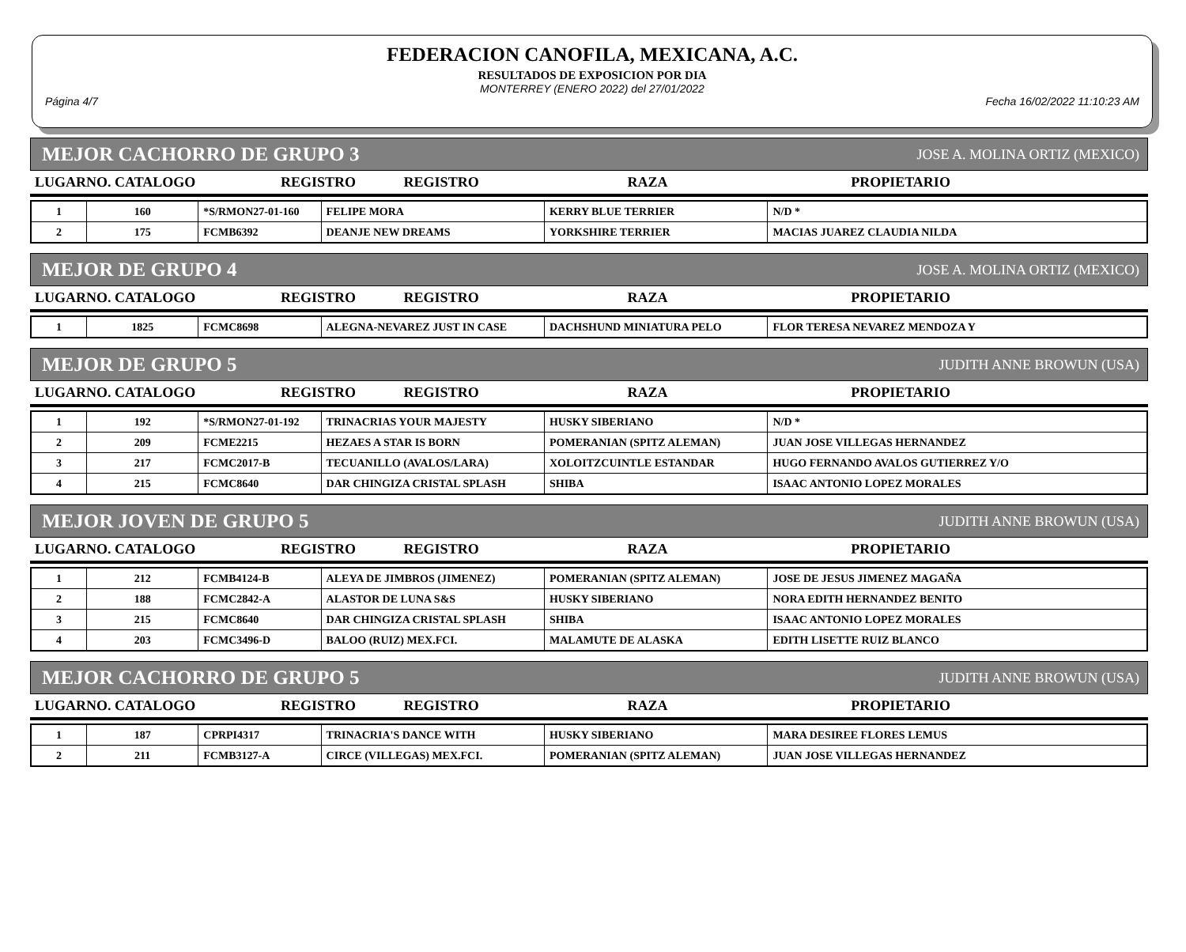FEDERACION CANOFILA, MEXICANA, A.C.
RESULTADOS DE EXPOSICION POR DIA
MONTERREY (ENERO 2022) del 27/01/2022
Página 4/7 Fecha 16/02/2022 11:10:23 AM
MEJOR CACHORRO DE GRUPO 3 JOSE A. MOLINA ORTIZ (MEXICO)
| LUGARNO. CATALOGO | REGISTRO | REGISTRO | RAZA | PROPIETARIO |
| --- | --- | --- | --- | --- |
| 1 | 160 | *S/RMON27-01-160 | FELIPE MORA | KERRY BLUE TERRIER | N/D * |
| 2 | 175 | FCMB6392 | DEANJE NEW DREAMS | YORKSHIRE TERRIER | MACIAS JUAREZ CLAUDIA NILDA |
MEJOR DE GRUPO 4 JOSE A. MOLINA ORTIZ (MEXICO)
| LUGARNO. CATALOGO | REGISTRO | REGISTRO | RAZA | PROPIETARIO |
| --- | --- | --- | --- | --- |
| 1 | 1825 | FCMC8698 | ALEGNA-NEVAREZ JUST IN CASE | DACHSHUND MINIATURA PELO | FLOR TERESA NEVAREZ MENDOZA Y |
MEJOR DE GRUPO 5 JUDITH ANNE BROWUN (USA)
| LUGARNO. CATALOGO | REGISTRO | REGISTRO | RAZA | PROPIETARIO |
| --- | --- | --- | --- | --- |
| 1 | 192 | *S/RMON27-01-192 | TRINACRIAS YOUR MAJESTY | HUSKY SIBERIANO | N/D * |
| 2 | 209 | FCME2215 | HEZAES A STAR IS BORN | POMERANIAN (SPITZ ALEMAN) | JUAN JOSE VILLEGAS HERNANDEZ |
| 3 | 217 | FCMC2017-B | TECUANILLO (AVALOS/LARA) | XOLOITZCUINTLE ESTANDAR | HUGO FERNANDO AVALOS GUTIERREZ Y/O |
| 4 | 215 | FCMC8640 | DAR CHINGIZA CRISTAL SPLASH | SHIBA | ISAAC ANTONIO LOPEZ MORALES |
MEJOR JOVEN DE GRUPO 5 JUDITH ANNE BROWUN (USA)
| LUGARNO. CATALOGO | REGISTRO | REGISTRO | RAZA | PROPIETARIO |
| --- | --- | --- | --- | --- |
| 1 | 212 | FCMB4124-B | ALEYA DE JIMBROS (JIMENEZ) | POMERANIAN (SPITZ ALEMAN) | JOSE DE JESUS JIMENEZ MAGAÑA |
| 2 | 188 | FCMC2842-A | ALASTOR DE LUNA S&S | HUSKY SIBERIANO | NORA EDITH HERNANDEZ BENITO |
| 3 | 215 | FCMC8640 | DAR CHINGIZA CRISTAL SPLASH | SHIBA | ISAAC ANTONIO LOPEZ MORALES |
| 4 | 203 | FCMC3496-D | BALOO (RUIZ) MEX.FCI. | MALAMUTE DE ALASKA | EDITH LISETTE RUIZ BLANCO |
MEJOR CACHORRO DE GRUPO 5 JUDITH ANNE BROWUN (USA)
| LUGARNO. CATALOGO | REGISTRO | REGISTRO | RAZA | PROPIETARIO |
| --- | --- | --- | --- | --- |
| 1 | 187 | CPRPI4317 | TRINACRIA'S DANCE WITH | HUSKY SIBERIANO | MARA DESIREE FLORES LEMUS |
| 2 | 211 | FCMB3127-A | CIRCE (VILLEGAS) MEX.FCI. | POMERANIAN (SPITZ ALEMAN) | JUAN JOSE VILLEGAS HERNANDEZ |